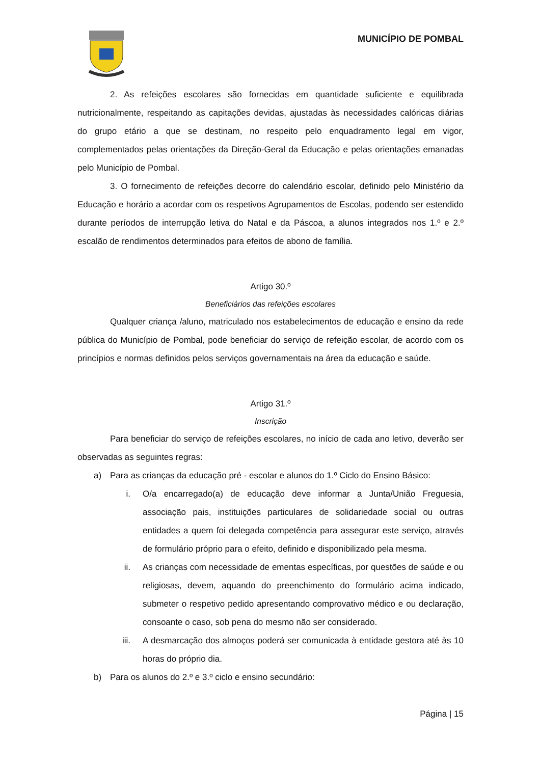MUNICÍPIO DE POMBAL
2. As refeições escolares são fornecidas em quantidade suficiente e equilibrada nutricionalmente, respeitando as capitações devidas, ajustadas às necessidades calóricas diárias do grupo etário a que se destinam, no respeito pelo enquadramento legal em vigor, complementados pelas orientações da Direção-Geral da Educação e pelas orientações emanadas pelo Município de Pombal.
3. O fornecimento de refeições decorre do calendário escolar, definido pelo Ministério da Educação e horário a acordar com os respetivos Agrupamentos de Escolas, podendo ser estendido durante períodos de interrupção letiva do Natal e da Páscoa, a alunos integrados nos 1.º e 2.º escalão de rendimentos determinados para efeitos de abono de família.
Artigo 30.º
Beneficiários das refeições escolares
Qualquer criança /aluno, matriculado nos estabelecimentos de educação e ensino da rede pública do Município de Pombal, pode beneficiar do serviço de refeição escolar, de acordo com os princípios e normas definidos pelos serviços governamentais na área da educação e saúde.
Artigo 31.º
Inscrição
Para beneficiar do serviço de refeições escolares, no início de cada ano letivo, deverão ser observadas as seguintes regras:
a) Para as crianças da educação pré - escolar e alunos do 1.º Ciclo do Ensino Básico:
i. O/a encarregado(a) de educação deve informar a Junta/União Freguesia, associação pais, instituições particulares de solidariedade social ou outras entidades a quem foi delegada competência para assegurar este serviço, através de formulário próprio para o efeito, definido e disponibilizado pela mesma.
ii. As crianças com necessidade de ementas específicas, por questões de saúde e ou religiosas, devem, aquando do preenchimento do formulário acima indicado, submeter o respetivo pedido apresentando comprovativo médico e ou declaração, consoante o caso, sob pena do mesmo não ser considerado.
iii. A desmarcação dos almoços poderá ser comunicada à entidade gestora até às 10 horas do próprio dia.
b) Para os alunos do 2.º e 3.º ciclo e ensino secundário:
Página | 15